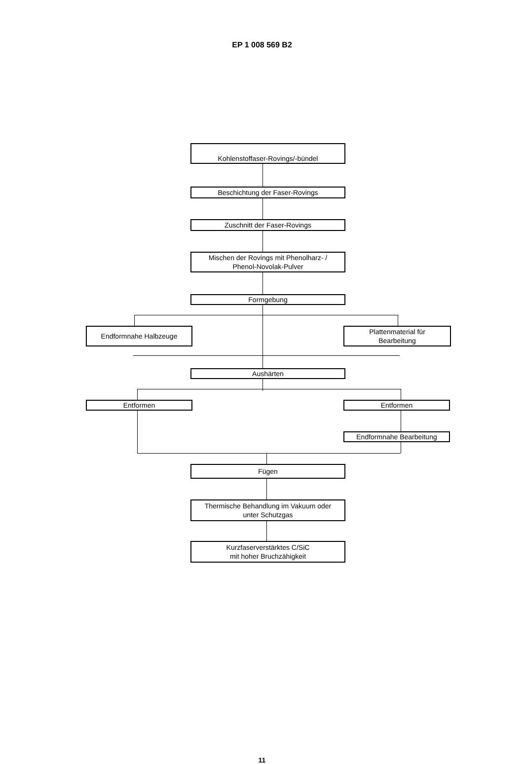EP 1 008 569 B2
Kohlenstoffaser-Rovings/-bündel
Beschichtung der Faser-Rovings
Zuschnitt der Faser-Rovings
Mischen der Rovings mit Phenolharz- /
Phenol-Novolak-Pulver
Formgebung
Endformnahe Halbzeuge
Plattenmaterial für
Bearbeitung
Aushärten
Entformen Entformen
Endformnahe Bearbeitung
Fügen
Thermische Behandlung im Vakuum oder
unter Schutzgas
Kurzfaserverstärktes C/SiC
mit hoher Bruchzähigkeit
11